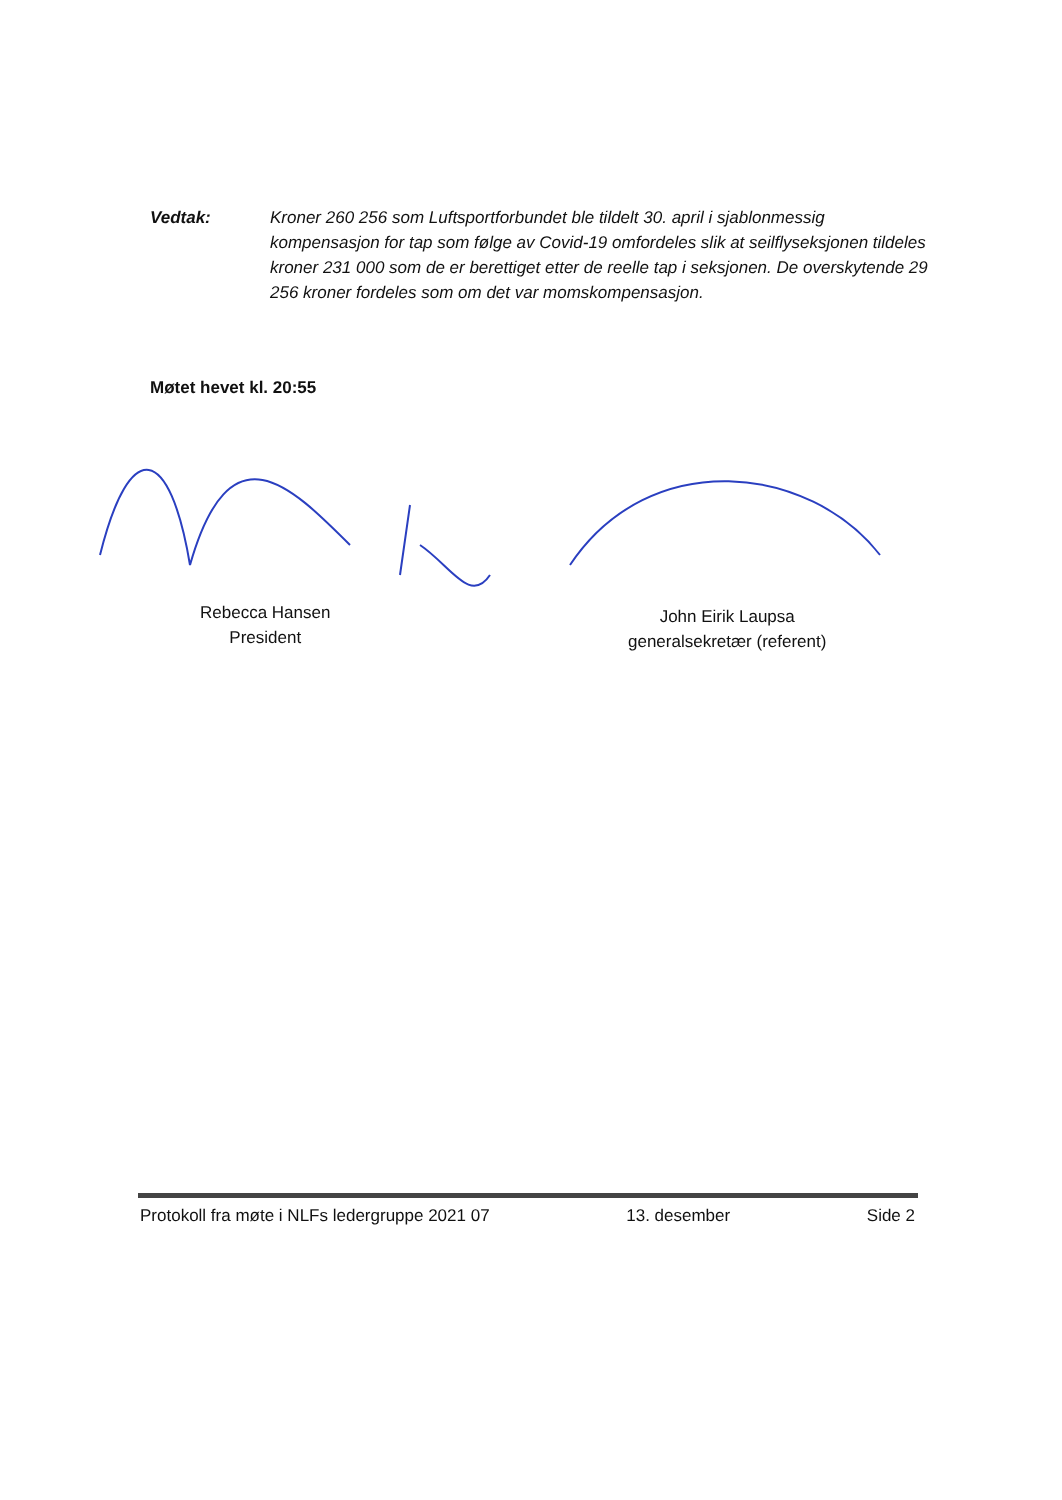Vedtak: Kroner 260 256 som Luftsportforbundet ble tildelt 30. april i sjablonmessig kompensasjon for tap som følge av Covid-19 omfordeles slik at seilflyseksjonen tildeles kroner 231 000 som de er berettiget etter de reelle tap i seksjonen. De overskytende 29 256 kroner fordeles som om det var momskompensasjon.
Møtet hevet kl. 20:55
Rebecca Hansen
President
John Eirik Laupsa
generalsekretær (referent)
Protokoll fra møte i NLFs ledergruppe 2021 07 13. desember Side 2